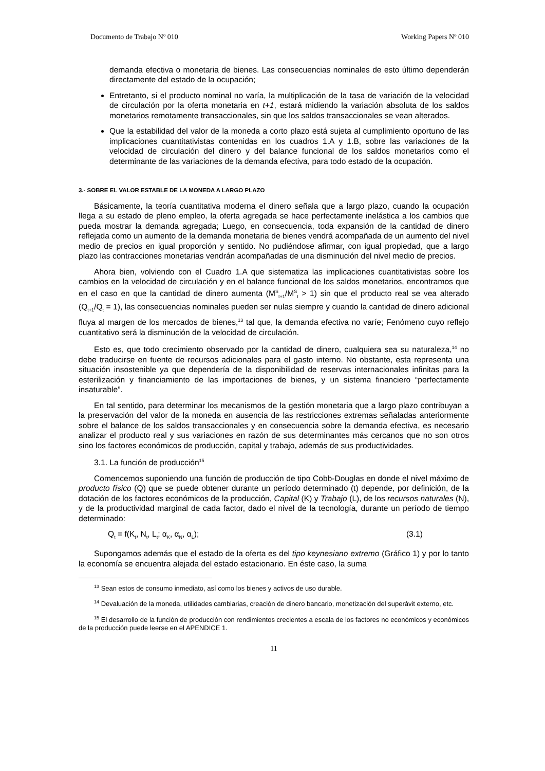Documento de Trabajo Nº 010 Working Papers Nº 010
demanda efectiva o monetaria de bienes. Las consecuencias nominales de esto último dependerán directamente del estado de la ocupación;
Entretanto, si el producto nominal no varía, la multiplicación de la tasa de variación de la velocidad de circulación por la oferta monetaria en t+1, estará midiendo la variación absoluta de los saldos monetarios remotamente transaccionales, sin que los saldos transaccionales se vean alterados.
Que la estabilidad del valor de la moneda a corto plazo está sujeta al cumplimiento oportuno de las implicaciones cuantitativistas contenidas en los cuadros 1.A y 1.B, sobre las variaciones de la velocidad de circulación del dinero y del balance funcional de los saldos monetarios como el determinante de las variaciones de la demanda efectiva, para todo estado de la ocupación.
3.- SOBRE EL VALOR ESTABLE DE LA MONEDA A LARGO PLAZO
Básicamente, la teoría cuantitativa moderna el dinero señala que a largo plazo, cuando la ocupación llega a su estado de pleno empleo, la oferta agregada se hace perfectamente inelástica a los cambios que pueda mostrar la demanda agregada; Luego, en consecuencia, toda expansión de la cantidad de dinero reflejada como un aumento de la demanda monetaria de bienes vendrá acompañada de un aumento del nivel medio de precios en igual proporción y sentido. No pudiéndose afirmar, con igual propiedad, que a largo plazo las contracciones monetarias vendrán acompañadas de una disminución del nivel medio de precios.
Ahora bien, volviendo con el Cuadro 1.A que sistematiza las implicaciones cuantitativistas sobre los cambios en la velocidad de circulación y en el balance funcional de los saldos monetarios, encontramos que en el caso en que la cantidad de dinero aumenta (M<sup>S</sup><sub>t+1</sub>/M<sup>S</sup><sub>t</sub> > 1) sin que el producto real se vea alterado (Q<sub>t+1</sub>/Q<sub>t</sub> = 1), las consecuencias nominales pueden ser nulas siempre y cuando la cantidad de dinero adicional fluya al margen de los mercados de bienes,<sup>13</sup> tal que, la demanda efectiva no varíe; Fenómeno cuyo reflejo cuantitativo será la disminución de la velocidad de circulación.
Esto es, que todo crecimiento observado por la cantidad de dinero, cualquiera sea su naturaleza,<sup>14</sup> no debe traducirse en fuente de recursos adicionales para el gasto interno. No obstante, esta representa una situación insostenible ya que dependería de la disponibilidad de reservas internacionales infinitas para la esterilización y financiamiento de las importaciones de bienes, y un sistema financiero “perfectamente insaturable”.
En tal sentido, para determinar los mecanismos de la gestión monetaria que a largo plazo contribuyan a la preservación del valor de la moneda en ausencia de las restricciones extremas señaladas anteriormente sobre el balance de los saldos transaccionales y en consecuencia sobre la demanda efectiva, es necesario analizar el producto real y sus variaciones en razón de sus determinantes más cercanos que no son otros sino los factores económicos de producción, capital y trabajo, además de sus productividades.
3.1. La función de producción<sup>15</sup>
Comencemos suponiendo una función de producción de tipo Cobb-Douglas en donde el nivel máximo de producto físico (Q) que se puede obtener durante un período determinado (t) depende, por definición, de la dotación de los factores económicos de la producción, Capital (K) y Trabajo (L), de los recursos naturales (N), y de la productividad marginal de cada factor, dado el nivel de la tecnología, durante un período de tiempo determinado:
Q<sub>t</sub> = f(K<sub>t</sub>, N<sub>t</sub>, L<sub>t</sub>; α<sub>K</sub>, α<sub>N</sub>, α<sub>L</sub>); (3.1)
Supongamos además que el estado de la oferta es del tipo keynesiano extremo (Gráfico 1) y por lo tanto la economía se encuentra alejada del estado estacionario. En éste caso, la suma
<sup>13</sup> Sean estos de consumo inmediato, así como los bienes y activos de uso durable.
<sup>14</sup> Devaluación de la moneda, utilidades cambiarias, creación de dinero bancario, monetización del superávit externo, etc.
<sup>15</sup> El desarrollo de la función de producción con rendimientos crecientes a escala de los factores no económicos y económicos de la producción puede leerse en el APENDICE 1.
11